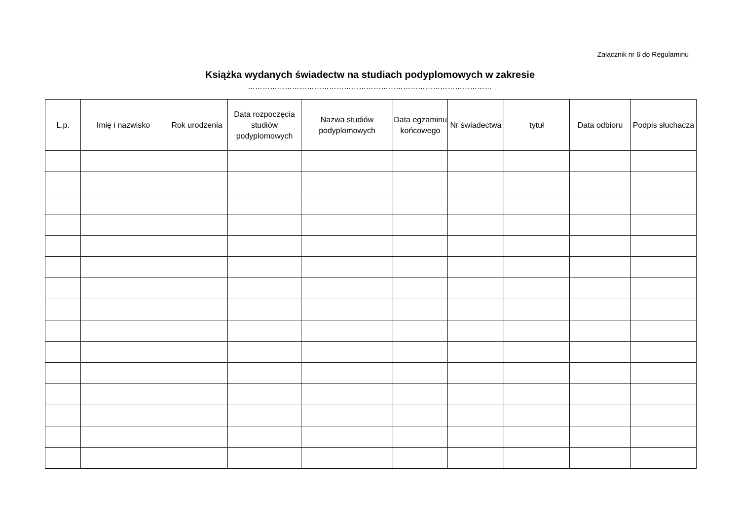Załącznik nr 6 do Regulaminu
Książka wydanych świadectw na studiach podyplomowych w zakresie
………………………………………………………………………………………
| L.p. | Imię i nazwisko | Rok urodzenia | Data rozpoczęcia studiów podyplomowych | Nazwa studiów podyplomowych | Data egzaminu końcowego | Nr świadectwa | tytuł | Data odbioru | Podpis słuchacza |
| --- | --- | --- | --- | --- | --- | --- | --- | --- | --- |